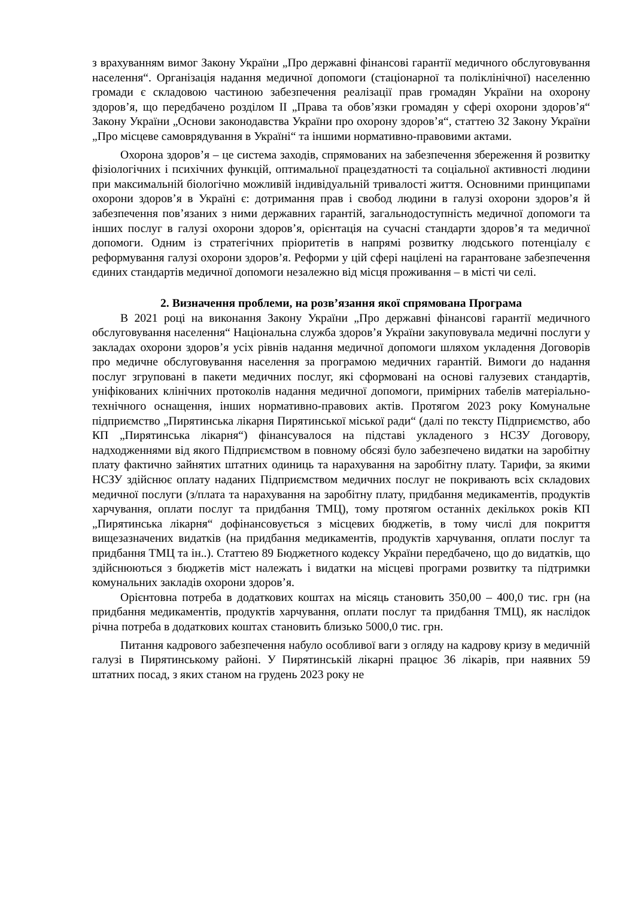з врахуванням вимог Закону України „Про державні фінансові гарантії медичного обслуговування населення“. Організація надання медичної допомоги (стаціонарної та поліклінічної) населенню громади є складовою частиною забезпечення реалізації прав громадян України на охорону здоров’я, що передбачено розділом ІІ „Права та обов’язки громадян у сфері охорони здоров’я“ Закону України „Основи законодавства України про охорону здоров’я“, статтею 32 Закону України „Про місцеве самоврядування в Україні“ та іншими нормативно-правовими актами.
Охорона здоров’я – це система заходів, спрямованих на забезпечення збереження й розвитку фізіологічних і психічних функцій, оптимальної працездатності та соціальної активності людини при максимальній біологічно можливій індивідуальній тривалості життя. Основними принципами охорони здоров’я в Україні є: дотримання прав і свобод людини в галузі охорони здоров’я й забезпечення пов’язаних з ними державних гарантій, загальнодоступність медичної допомоги та інших послуг в галузі охорони здоров’я, орієнтація на сучасні стандарти здоров’я та медичної допомоги. Одним із стратегічних пріоритетів в напрямі розвитку людського потенціалу є реформування галузі охорони здоров’я. Реформи у цій сфері націлені на гарантоване забезпечення єдиних стандартів медичної допомоги незалежно від місця проживання – в місті чи селі.
2. Визначення проблеми, на розв’язання якої спрямована Програма
В 2021 році на виконання Закону України „Про державні фінансові гарантії медичного обслуговування населення“ Національна служба здоров’я України закуповувала медичні послуги у закладах охорони здоров’я усіх рівнів надання медичної допомоги шляхом укладення Договорів про медичне обслуговування населення за програмою медичних гарантій. Вимоги до надання послуг згруповані в пакети медичних послуг, які сформовані на основі галузевих стандартів, уніфікованих клінічних протоколів надання медичної допомоги, примірних табелів матеріально-технічного оснащення, інших нормативно-правових актів. Протягом 2023 року Комунальне підприємство „Пирятинська лікарня Пирятинської міської ради“ (далі по тексту Підприємство, або КП „Пирятинська лікарня“) фінансувалося на підставі укладеного з НСЗУ Договору, надходженнями від якого Підприємством в повному обсязі було забезпечено видатки на заробітну плату фактично зайнятих штатних одиниць та нарахування на заробітну плату. Тарифи, за якими НСЗУ здійснює оплату наданих Підприємством медичних послуг не покривають всіх складових медичної послуги (з/плата та нарахування на заробітну плату, придбання медикаментів, продуктів харчування, оплати послуг та придбання ТМЦ), тому протягом останніх декількох років КП „Пирятинська лікарня“ дофінансовується з місцевих бюджетів, в тому числі для покриття вищезазначених видатків (на придбання медикаментів, продуктів харчування, оплати послуг та придбання ТМЦ та ін..). Статтею 89 Бюджетного кодексу України передбачено, що до видатків, що здійснюються з бюджетів міст належать і видатки на місцеві програми розвитку та підтримки комунальних закладів охорони здоров’я.
Орієнтовна потреба в додаткових коштах на місяць становить 350,00 – 400,0 тис. грн (на придбання медикаментів, продуктів харчування, оплати послуг та придбання ТМЦ), як наслідок річна потреба в додаткових коштах становить близько 5000,0 тис. грн.
Питання кадрового забезпечення набуло особливої ваги з огляду на кадрову кризу в медичній галузі в Пирятинському районі. У Пирятинській лікарні працює 36 лікарів, при наявних 59 штатних посад, з яких станом на грудень 2023 року не